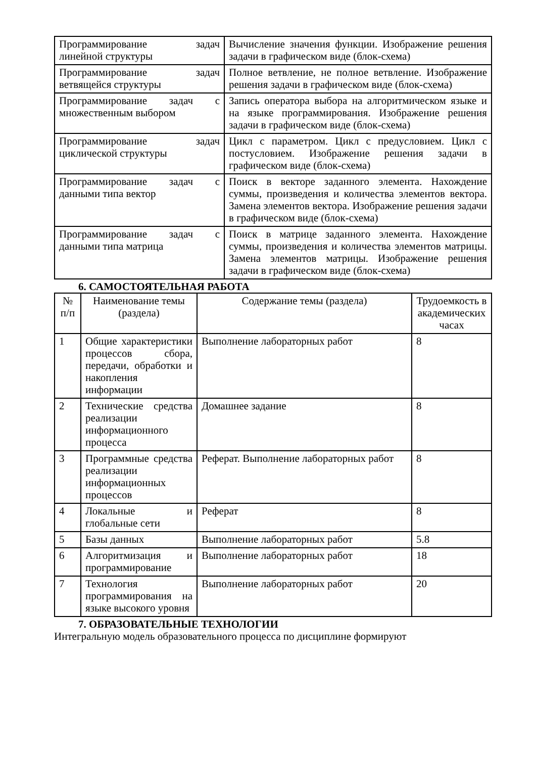| Программирование задач линейной структуры | Вычисление значения функции. Изображение решения задачи в графическом виде (блок-схема) |
| Программирование задач ветвящейся структуры | Полное ветвление, не полное ветвление. Изображение решения задачи в графическом виде (блок-схема) |
| Программирование задач с множественным выбором | Запись оператора выбора на алгоритмическом языке и на языке программирования. Изображение решения задачи в графическом виде (блок-схема) |
| Программирование задач циклической структуры | Цикл с параметром. Цикл с предусловием. Цикл с постусловием. Изображение решения задачи в графическом виде (блок-схема) |
| Программирование задач с данными типа вектор | Поиск в векторе заданного элемента. Нахождение суммы, произведения и количества элементов вектора. Замена элементов вектора. Изображение решения задачи в графическом виде (блок-схема) |
| Программирование задач с данными типа матрица | Поиск в матрице заданного элемента. Нахождение суммы, произведения и количества элементов матрицы. Замена элементов матрицы. Изображение решения задачи в графическом виде (блок-схема) |
6. САМОСТОЯТЕЛЬНАЯ РАБОТА
| № п/п | Наименование темы (раздела) | Содержание темы (раздела) | Трудоемкость в академических часах |
| --- | --- | --- | --- |
| 1 | Общие характеристики процессов сбора, передачи, обработки и накопления информации | Выполнение лабораторных работ | 8 |
| 2 | Технические средства реализации информационного процесса | Домашнее задание | 8 |
| 3 | Программные средства реализации информационных процессов | Реферат. Выполнение лабораторных работ | 8 |
| 4 | Локальные и глобальные сети | Реферат | 8 |
| 5 | Базы данных | Выполнение лабораторных работ | 5.8 |
| 6 | Алгоритмизация и программирование | Выполнение лабораторных работ | 18 |
| 7 | Технология программирования на языке высокого уровня | Выполнение лабораторных работ | 20 |
7. ОБРАЗОВАТЕЛЬНЫЕ ТЕХНОЛОГИИ
Интегральную модель образовательного процесса по дисциплине формируют